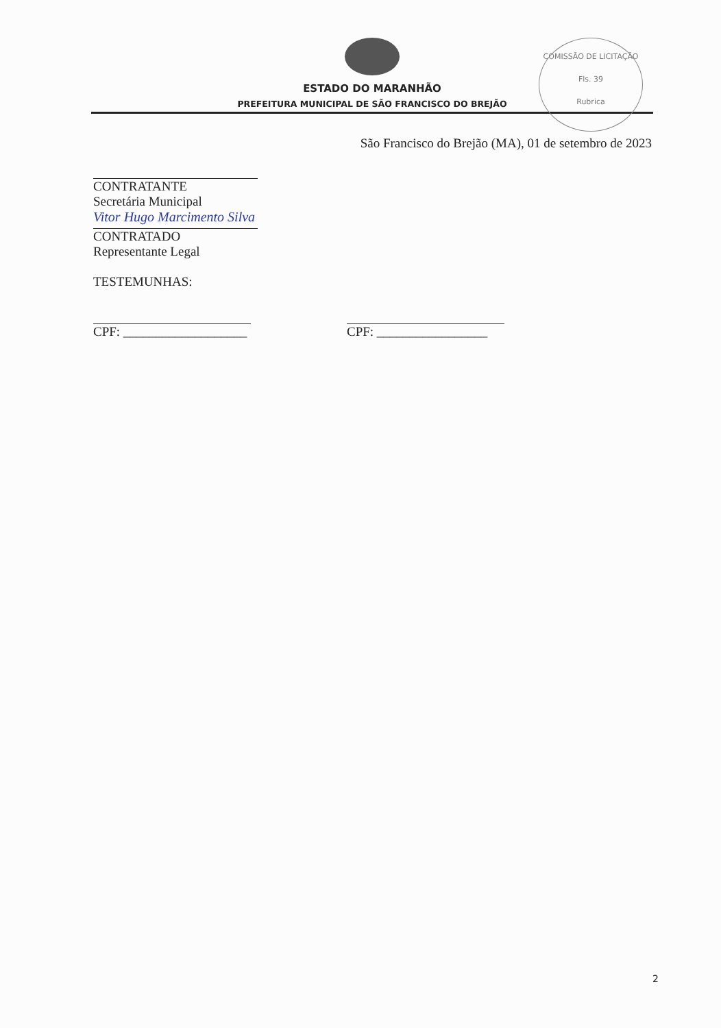ESTADO DO MARANHÃO
PREFEITURA MUNICIPAL DE SÃO FRANCISCO DO BREJÃO
COMISSÃO DE LICITAÇÃO
Fls. 39
Rubrica
São Francisco do Brejão (MA), 01 de setembro de 2023
CONTRATANTE
Secretária Municipal
Vitor Hugo Marcimento Silva
CONTRATADO
Representante Legal
TESTEMUNHAS:
CPF: ___________________ CPF: _________________
2